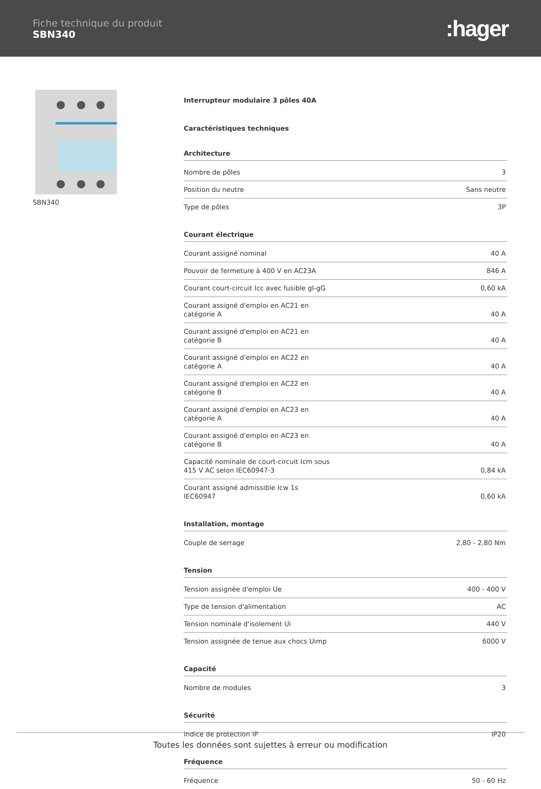Fiche technique du produit
SBN340
:hager
SBN340
Interrupteur modulaire 3 pôles 40A
Caractéristiques techniques
Architecture
| Nombre de pôles | 3 |
| Position du neutre | Sans neutre |
| Type de pôles | 3P |
Courant électrique
| Courant assigné nominal | 40 A |
| Pouvoir de fermeture à 400 V en AC23A | 846 A |
| Courant court-circuit Icc avec fusible gI-gG | 0,60 kA |
| Courant assigné d'emploi en AC21 en catégorie A | 40 A |
| Courant assigné d'emploi en AC21 en catégorie B | 40 A |
| Courant assigné d'emploi en AC22 en catégorie A | 40 A |
| Courant assigné d'emploi en AC22 en catégorie B | 40 A |
| Courant assigné d'emploi en AC23 en catégorie A | 40 A |
| Courant assigné d'emploi en AC23 en catégorie B | 40 A |
| Capacité nominale de court-circuit Icm sous 415 V AC selon IEC60947-3 | 0,84 kA |
| Courant assigné admissible Icw 1s IEC60947 | 0,60 kA |
Installation, montage
| Couple de serrage | 2,80 - 2,80 Nm |
Tension
| Tension assignée d'emploi Ue | 400 - 400 V |
| Type de tension d'alimentation | AC |
| Tension nominale d'isolement Ui | 440 V |
| Tension assignée de tenue aux chocs Uimp | 6000 V |
Capacité
| Nombre de modules | 3 |
Sécurité
| Indice de protection IP | IP20 |
Fréquence
| Fréquence | 50 - 60 Hz |
Toutes les données sont sujettes à erreur ou modification